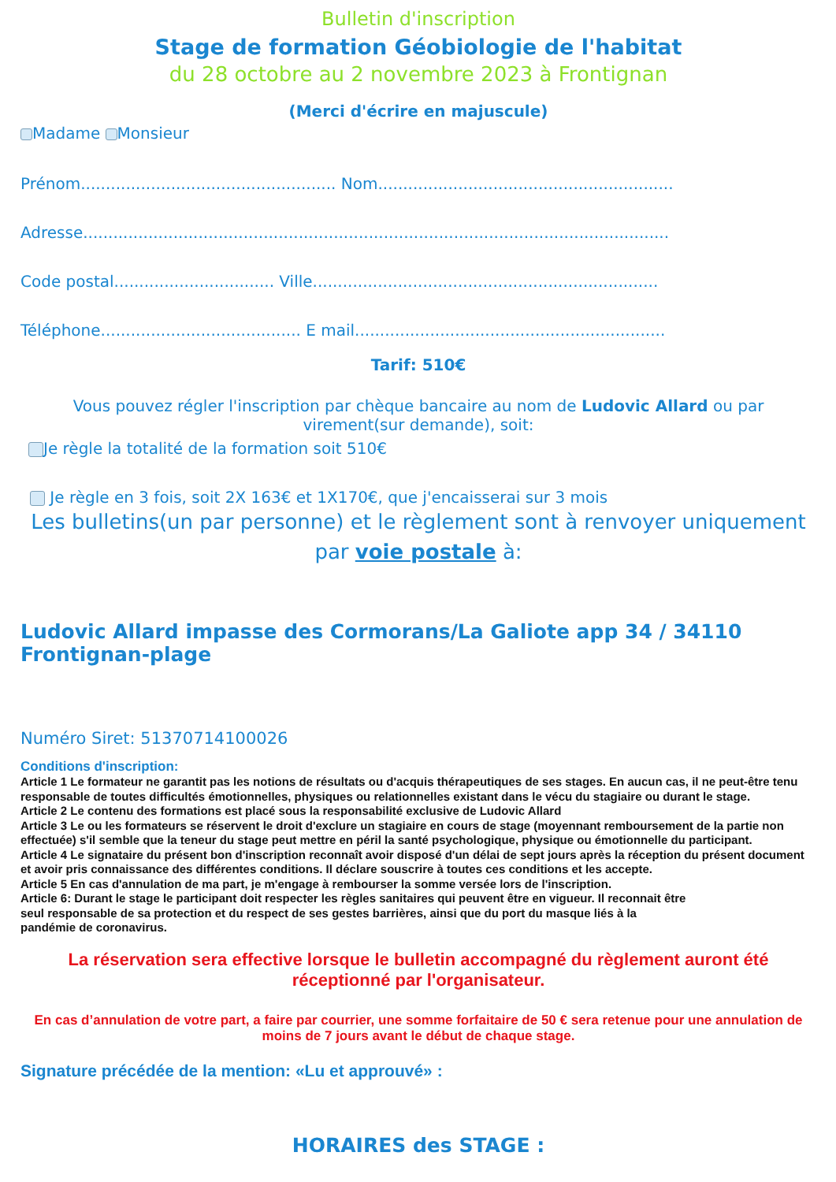Bulletin d'inscription
Stage de formation Géobiologie de l'habitat
du 28 octobre au 2 novembre 2023 à Frontignan
(Merci d'écrire en majuscule)
Madame Monsieur
Prénom................................................... Nom...........................................................
Adresse.....................................................................................................................
Code postal................................ Ville.....................................................................
Téléphone........................................ E mail..............................................................
Tarif: 510€
Vous pouvez régler l'inscription par chèque bancaire au nom de Ludovic Allard ou par virement(sur demande), soit:
Je règle la totalité de la formation soit 510€
Je règle en 3 fois, soit 2X 163€ et 1X170€, que j'encaisserai sur 3 mois
Les bulletins(un par personne) et le règlement sont à renvoyer uniquement par voie postale à:
Ludovic Allard impasse des Cormorans/La Galiote app 34 / 34110 Frontignan-plage
Numéro Siret: 51370714100026
Conditions d'inscription:
Article 1 Le formateur ne garantit pas les notions de résultats ou d'acquis thérapeutiques de ses stages. En aucun cas, il ne peut-être tenu responsable de toutes difficultés émotionnelles, physiques ou relationnelles existant dans le vécu du stagiaire ou durant le stage.
Article 2 Le contenu des formations est placé sous la responsabilité exclusive de Ludovic Allard
Article 3 Le ou les formateurs se réservent le droit d'exclure un stagiaire en cours de stage (moyennant remboursement de la partie non effectuée) s'il semble que la teneur du stage peut mettre en péril la santé psychologique, physique ou émotionnelle du participant.
Article 4 Le signataire du présent bon d'inscription reconnaît avoir disposé d'un délai de sept jours après la réception du présent document et avoir pris connaissance des différentes conditions. Il déclare souscrire à toutes ces conditions et les accepte.
Article 5 En cas d'annulation de ma part, je m'engage à rembourser la somme versée lors de l'inscription.
Article 6: Durant le stage le participant doit respecter les règles sanitaires qui peuvent être en vigueur. Il reconnait être
seul responsable de sa protection et du respect de ses gestes barrières, ainsi que du port du masque liés à la
pandémie de coronavirus.
La réservation sera effective lorsque le bulletin accompagné du règlement auront été réceptionné par l'organisateur.
En cas d’annulation de votre part, a faire par courrier, une somme forfaitaire de 50 € sera retenue pour une annulation de moins de 7 jours avant le début de chaque stage.
Signature précédée de la mention: «Lu et approuvé» :
HORAIRES des STAGE :